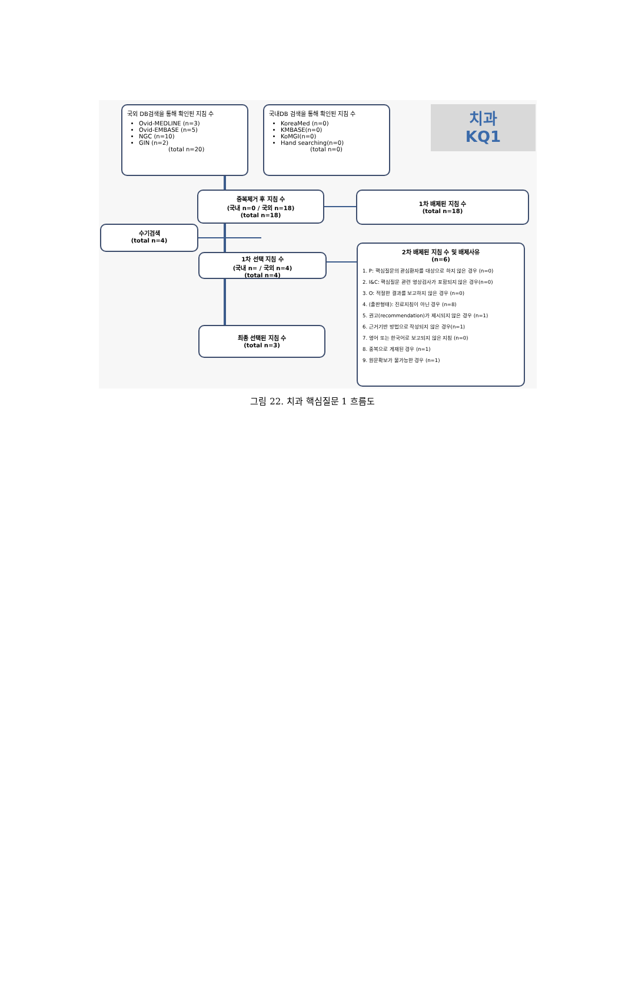국외 DB검색을 통해 확인된 지침 수
Ovid-MEDLINE (n=3)
Ovid-EMBASE (n=5)
NGC (n=10)
GIN (n=2)
(total n=20)
국내DB 검색을 통해 확인된 지침 수
KoreaMed (n=0)
KMBASE(n=0)
KoMGI(n=0)
Hand searching(n=0)
(total n=0)
치과
KQ1
중복제거 후 지침 수
(국내 n=0 / 국외 n=18)
(total n=18)
1차 배제된 지침 수
(total n=18)
수기검색
(total n=4)
1차 선택 지침 수
(국내 n= / 국외 n=4)
(total n=4)
최종 선택된 지침 수
(total n=3)
2차 배제된 지침 수 및 배제사유
(n=6)
1. P: 핵심질문의 관심환자를 대상으로 하지 않은 경우 (n=0)
2. I&C: 핵심질문 관련 영상검사가 포함되지 않은 경우(n=0)
3. O: 적절한 결과를 보고하지 않은 경우 (n=0)
4. (출판형태): 진료지침이 아닌 경우 (n=8)
5. 권고(recommendation)가 제시되지 않은 경우 (n=1)
6. 근거기반 방법으로 작성되지 않은 경우(n=1)
7. 영어 또는 한국어로 보고되지 않은 지침 (n=0)
8. 중복으로 게재된 경우 (n=1)
9. 원문확보가 불가능한 경우 (n=1)
그림 22. 치과 핵심질문 1 흐름도